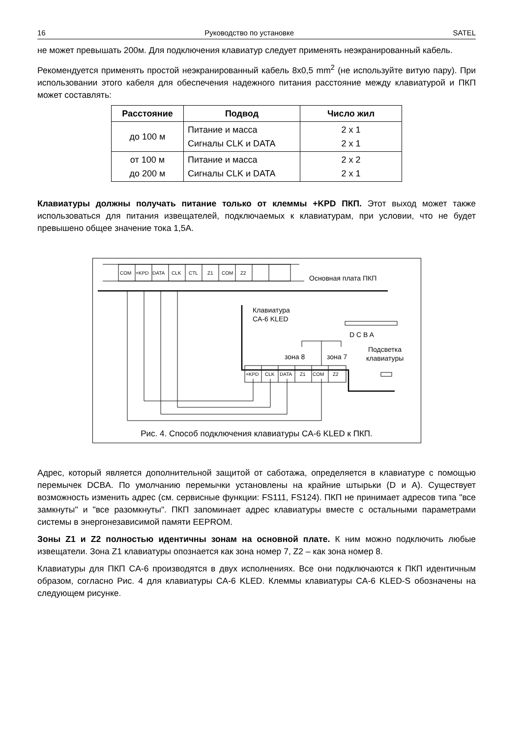16 Руководство по установке SATEL
не может превышать 200м. Для подключения клавиатур следует применять неэкранированный кабель.
Рекомендуется применять простой неэкранированный кабель 8x0,5 mm<sup>2</sup> (не используйте витую пару). При использовании этого кабеля для обеспечения надежного питания расстояние между клавиатурой и ПКП может составлять:
| Расстояние | Подвод | Число жил |
| --- | --- | --- |
| до 100 м | Питание и масса Сигналы CLK и DATA | 2 x 1 2 x 1 |
| от 100 м до 200 м | Питание и масса Сигналы CLK и DATA | 2 x 2 2 x 1 |
Клавиатуры должны получать питание только от клеммы +KPD ПКП. Этот выход может также использоваться для питания извещателей, подключаемых к клавиатурам, при условии, что не будет превышено общее значение тока 1,5A.
COM
+KPD
DATA
CLK
CTL
Z1
COM
Z2
+KPD
CLK
DATA
Z1
COM
Z2
Основная плата ПКП
Клавиатура
CA-6 KLED
D C B A
зона 8
зона 7
Подсветка
клавиатуры
Рис. 4. Способ подключения клавиатуры CA-6 KLED к ПКП.
Адрес, который является дополнительной защитой от саботажа, определяется в клавиатуре с помощью перемычек DCBA. По умолчанию перемычки установлены на крайние штырьки (D и A). Существует возможность изменить адрес (см. сервисные функции: FS111, FS124). ПКП не принимает адресов типа "все замкнуты" и "все разомкнуты". ПКП запоминает адрес клавиатуры вместе с остальными параметрами системы в энергонезависимой памяти EEPROM.
Зоны Z1 и Z2 полностью идентичны зонам на основной плате. К ним можно подключить любые извещатели. Зона Z1 клавиатуры опознается как зона номер 7, Z2 – как зона номер 8.
Клавиатуры для ПКП CA-6 производятся в двух исполнениях. Все они подключаются к ПКП идентичным образом, согласно Рис. 4 для клавиатуры CA-6 KLED. Клеммы клавиатуры CA-6 KLED-S обозначены на следующем рисунке.